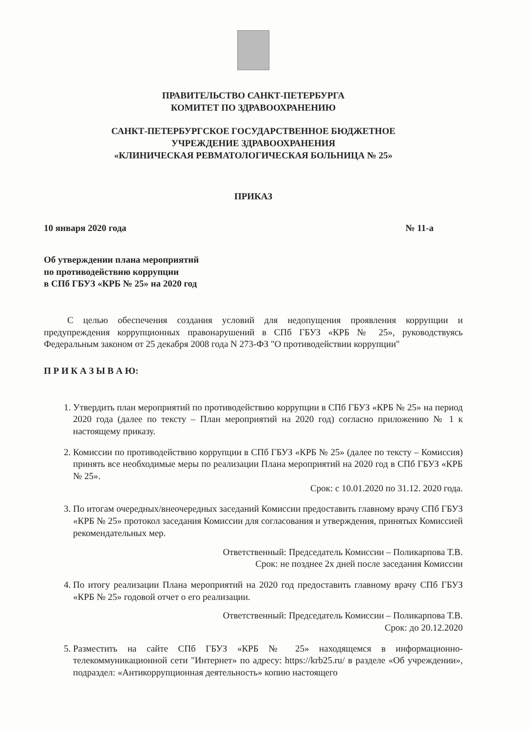ПРАВИТЕЛЬСТВО САНКТ-ПЕТЕРБУРГА
КОМИТЕТ ПО ЗДРАВООХРАНЕНИЮ
САНКТ-ПЕТЕРБУРГСКОЕ ГОСУДАРСТВЕННОЕ БЮДЖЕТНОЕ
УЧРЕЖДЕНИЕ ЗДРАВООХРАНЕНИЯ
«КЛИНИЧЕСКАЯ РЕВМАТОЛОГИЧЕСКАЯ БОЛЬНИЦА № 25»
ПРИКАЗ
10 января 2020 года № 11-а
Об утверждении плана мероприятий
по противодействию коррупции
в СПб ГБУЗ «КРБ № 25» на 2020 год
С целью обеспечения создания условий для недопущения проявления коррупции и предупреждения коррупционных правонарушений в СПб ГБУЗ «КРБ № 25», руководствуясь Федеральным законом от 25 декабря 2008 года N 273-ФЗ "О противодействии коррупции"
П Р И К А З Ы В А Ю:
1. Утвердить план мероприятий по противодействию коррупции в СПб ГБУЗ «КРБ № 25» на период 2020 года (далее по тексту – План мероприятий на 2020 год) согласно приложению № 1 к настоящему приказу.
2. Комиссии по противодействию коррупции в СПб ГБУЗ «КРБ № 25» (далее по тексту – Комиссия) принять все необходимые меры по реализации Плана мероприятий на 2020 год в СПб ГБУЗ «КРБ № 25».
Срок: с 10.01.2020 по 31.12. 2020 года.
3. По итогам очередных/внеочередных заседаний Комиссии предоставить главному врачу СПб ГБУЗ «КРБ № 25» протокол заседания Комиссии для согласования и утверждения, принятых Комиссией рекомендательных мер.
Ответственный: Председатель Комиссии – Поликарпова Т.В.
Срок: не позднее 2х дней после заседания Комиссии
4. По итогу реализации Плана мероприятий на 2020 год предоставить главному врачу СПб ГБУЗ «КРБ № 25» годовой отчет о его реализации.
Ответственный: Председатель Комиссии – Поликарпова Т.В.
Срок: до 20.12.2020
5. Разместить на сайте СПб ГБУЗ «КРБ № 25» находящемся в информационно-телекоммуникационной сети "Интернет» по адресу: https://krb25.ru/ в разделе «Об учреждении», подраздел: «Антикоррупционная деятельность» копию настоящего